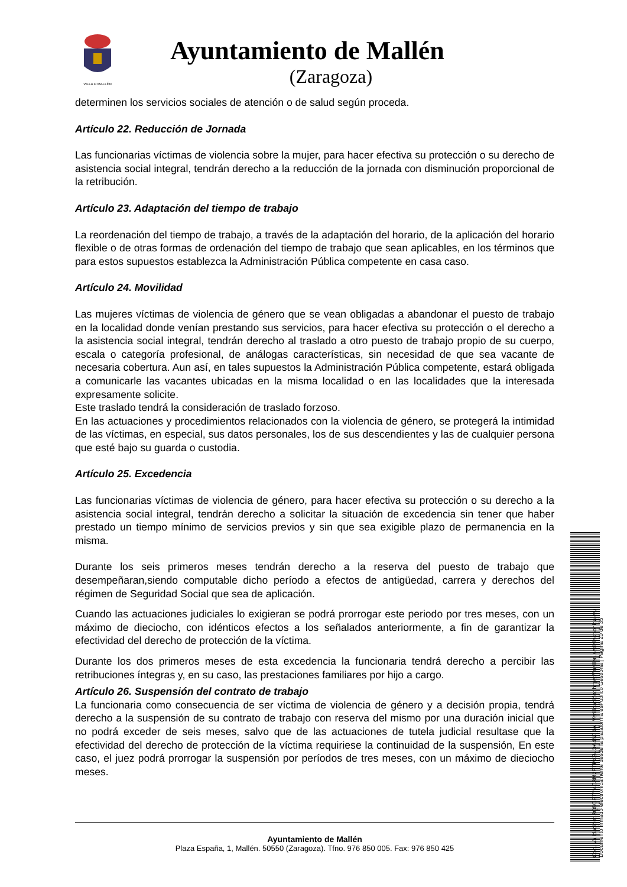VILLA D MALLÉN
Ayuntamiento de Mallén
(Zaragoza)
determinen los servicios sociales de atención o de salud según proceda.
Artículo 22. Reducción de Jornada
Las funcionarias víctimas de violencia sobre la mujer, para hacer efectiva su protección o su derecho de asistencia social integral, tendrán derecho a la reducción de la jornada con disminución proporcional de la retribución.
Artículo 23. Adaptación del tiempo de trabajo
La reordenación del tiempo de trabajo, a través de la adaptación del horario, de la aplicación del horario flexible o de otras formas de ordenación del tiempo de trabajo que sean aplicables, en los términos que para estos supuestos establezca la Administración Pública competente en casa caso.
Artículo 24. Movilidad
Las mujeres víctimas de violencia de género que se vean obligadas a abandonar el puesto de trabajo en la localidad donde venían prestando sus servicios, para hacer efectiva su protección o el derecho a la asistencia social integral, tendrán derecho al traslado a otro puesto de trabajo propio de su cuerpo, escala o categoría profesional, de análogas características, sin necesidad de que sea vacante de necesaria cobertura. Aun así, en tales supuestos la Administración Pública competente, estará obligada a comunicarle las vacantes ubicadas en la misma localidad o en las localidades que la interesada expresamente solicite.
Este traslado tendrá la consideración de traslado forzoso.
En las actuaciones y procedimientos relacionados con la violencia de género, se protegerá la intimidad de las víctimas, en especial, sus datos personales, los de sus descendientes y las de cualquier persona que esté bajo su guarda o custodia.
Artículo 25. Excedencia
Las funcionarias víctimas de violencia de género, para hacer efectiva su protección o su derecho a la asistencia social integral, tendrán derecho a solicitar la situación de excedencia sin tener que haber prestado un tiempo mínimo de servicios previos y sin que sea exigible plazo de permanencia en la misma.
Durante los seis primeros meses tendrán derecho a la reserva del puesto de trabajo que desempeñaran,siendo computable dicho período a efectos de antigüedad, carrera y derechos del régimen de Seguridad Social que sea de aplicación.
Cuando las actuaciones judiciales lo exigieran se podrá prorrogar este periodo por tres meses, con un máximo de dieciocho, con idénticos efectos a los señalados anteriormente, a fin de garantizar la efectividad del derecho de protección de la víctima.
Durante los dos primeros meses de esta excedencia la funcionaria tendrá derecho a percibir las retribuciones íntegras y, en su caso, las prestaciones familiares por hijo a cargo.
Artículo 26. Suspensión del contrato de trabajo
La funcionaria como consecuencia de ser víctima de violencia de género y a decisión propia, tendrá derecho a la suspensión de su contrato de trabajo con reserva del mismo por una duración inicial que no podrá exceder de seis meses, salvo que de las actuaciones de tutela judicial resultase que la efectividad del derecho de protección de la víctima requiriese la continuidad de la suspensión, En este caso, el juez podrá prorrogar la suspensión por períodos de tres meses, con un máximo de dieciocho meses.
Ayuntamiento de Mallén
Plaza España, 1, Mallén. 50550 (Zaragoza). Tfno. 976 850 005. Fax: 976 850 425
Cód. Validación: 3Q5GETY4C3M2FTPX34QA4N74A | Verificación: https://mallen.sedelectronica.es/
Documento firmado electrónicamente desde la plataforma esPublico Gestiona | Página 20 de 35